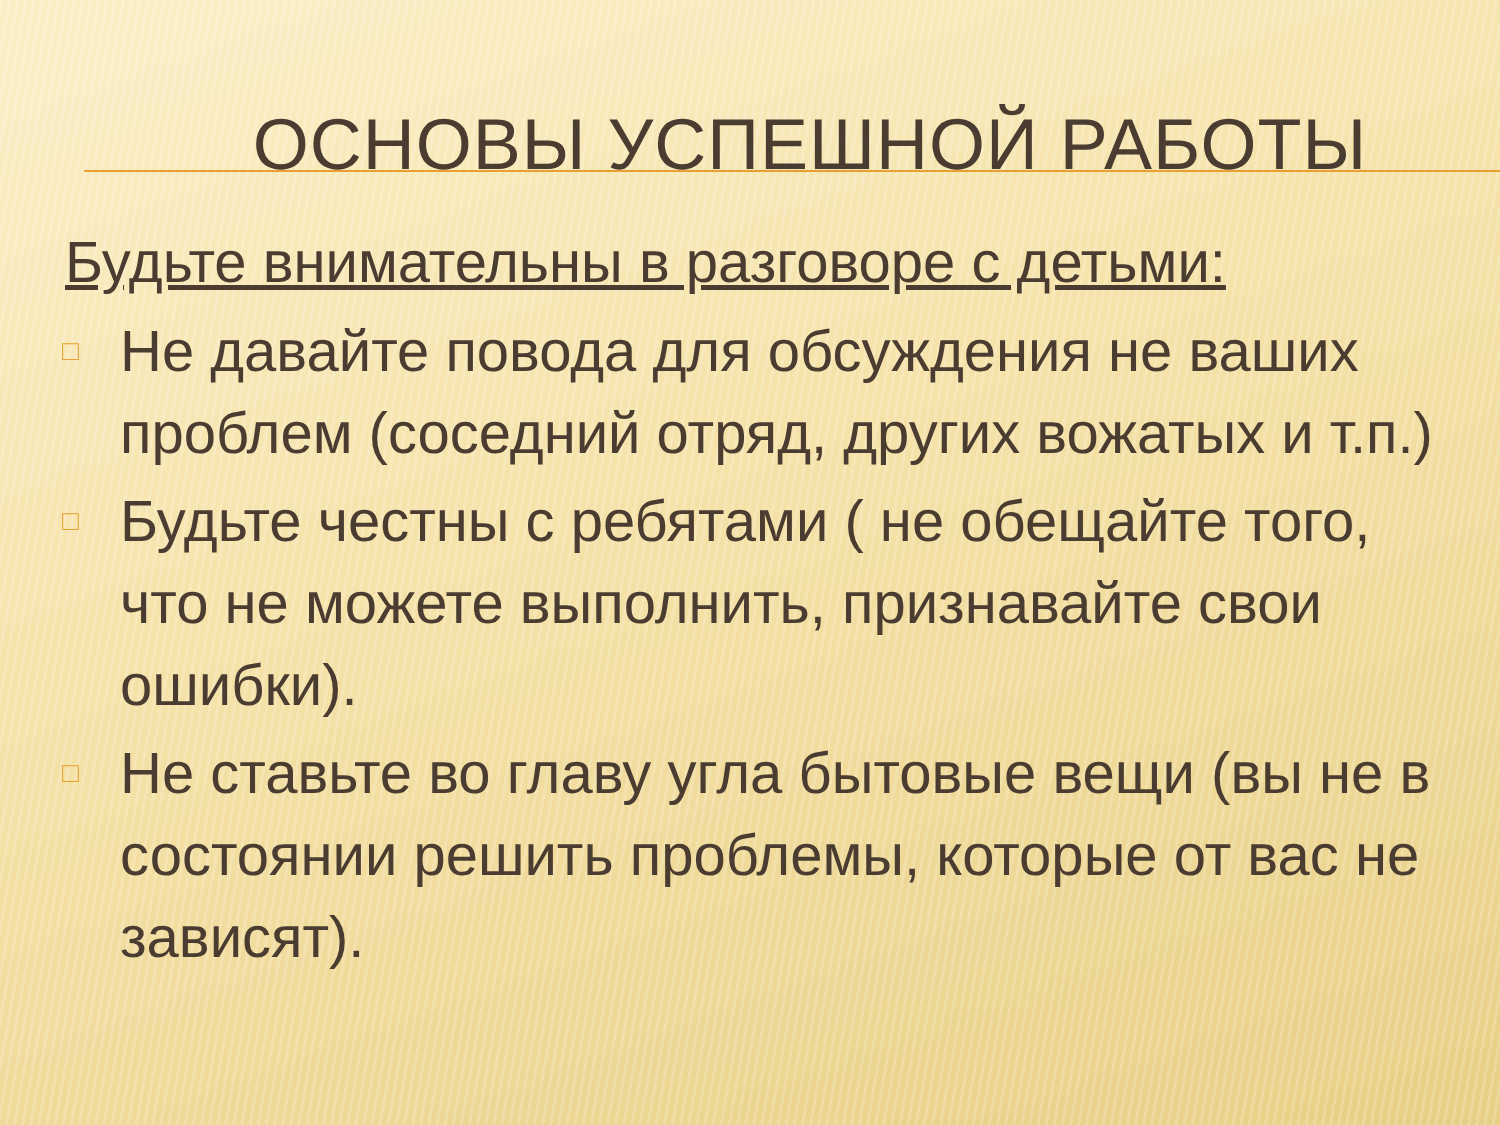ОСНОВЫ УСПЕШНОЙ РАБОТЫ
Будьте внимательны в разговоре с детьми:
□ Не давайте повода для обсуждения не ваших проблем (соседний отряд, других вожатых и т.п.)
□ Будьте честны с ребятами ( не обещайте того, что не можете выполнить, признавайте свои ошибки).
□ Не ставьте во главу угла бытовые вещи (вы не в состоянии решить проблемы, которые от вас не зависят).